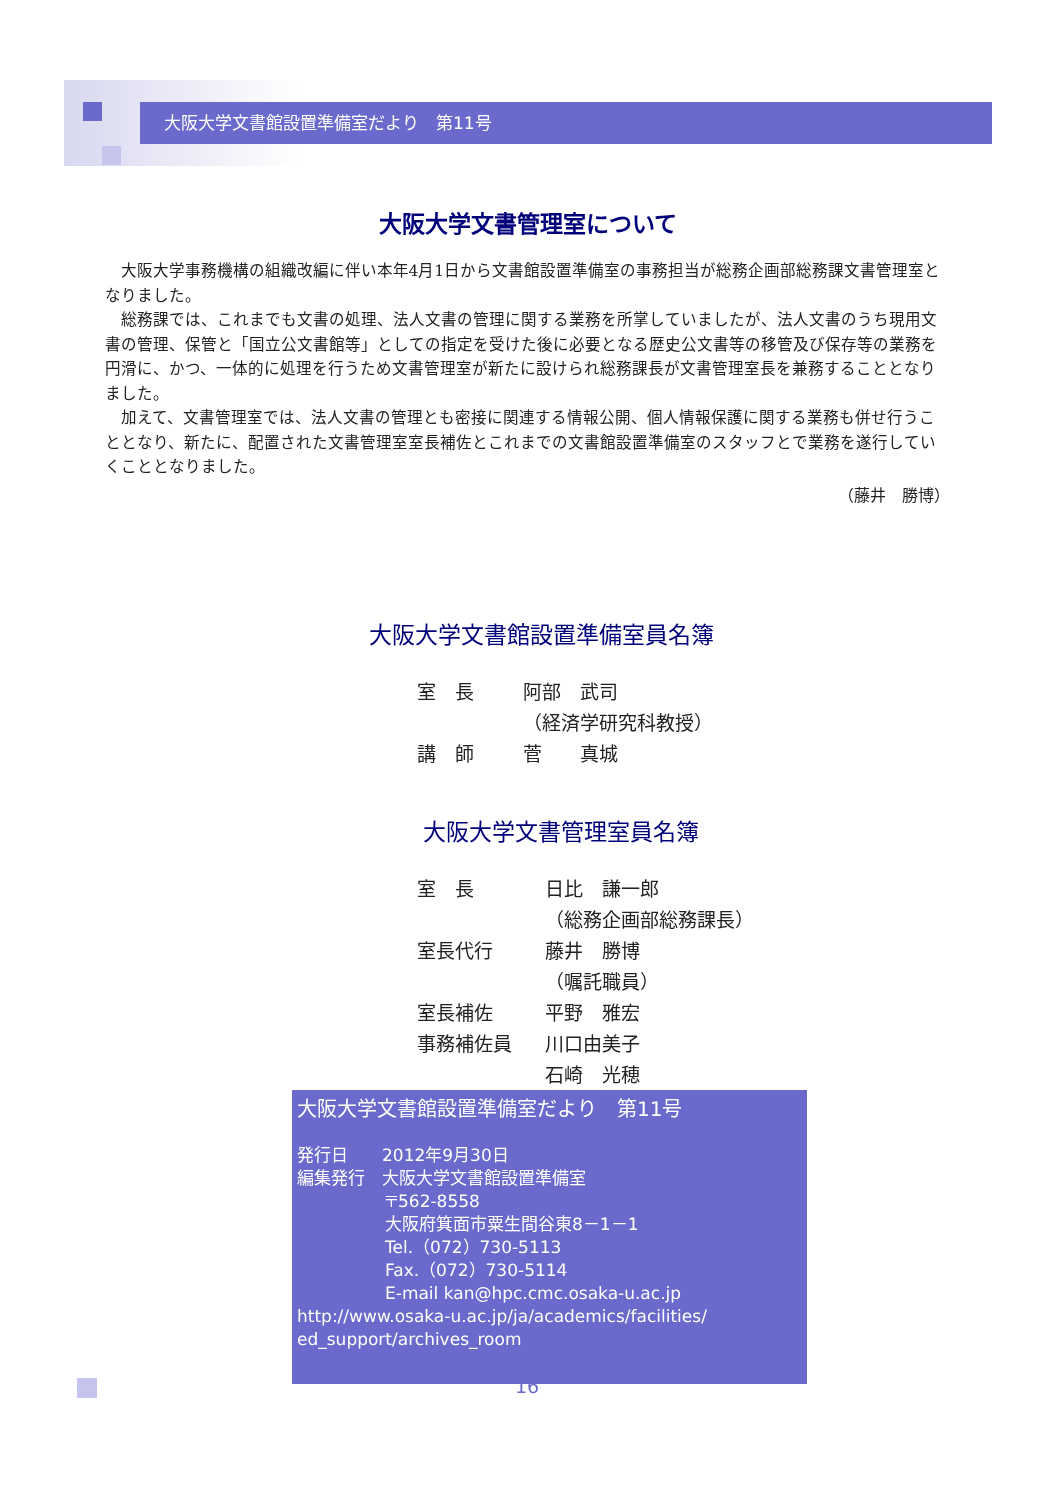大阪大学文書館設置準備室だより　第11号
大阪大学文書管理室について
大阪大学事務機構の組織改編に伴い本年4月1日から文書館設置準備室の事務担当が総務企画部総務課文書管理室となりました。
総務課では、これまでも文書の処理、法人文書の管理に関する業務を所掌していましたが、法人文書のうち現用文書の管理、保管と「国立公文書館等」としての指定を受けた後に必要となる歴史公文書等の移管及び保存等の業務を円滑に、かつ、一体的に処理を行うため文書管理室が新たに設けられ総務課長が文書管理室長を兼務することとなりました。
加えて、文書管理室では、法人文書の管理とも密接に関連する情報公開、個人情報保護に関する業務も併せ行うこととなり、新たに、配置された文書管理室室長補佐とこれまでの文書館設置準備室のスタッフとで業務を遂行していくこととなりました。
（藤井　勝博）
大阪大学文書館設置準備室員名簿
| 室 長 | 阿部 武司 |
| | （経済学研究科教授） |
| 講 師 | 菅 真城 |
大阪大学文書管理室員名簿
| 室 長 | 日比 謙一郎 |
| | （総務企画部総務課長） |
| 室長代行 | 藤井 勝博 |
| | （嘱託職員） |
| 室長補佐 | 平野 雅宏 |
| 事務補佐員 | 川口由美子 |
| | 石崎 光穂 |
大阪大学文書館設置準備室だより　第11号
発行日　　2012年9月30日
編集発行　大阪大学文書館設置準備室
〒562-8558
大阪府箕面市粟生間谷東8－1－1
Tel.（072）730-5113
Fax.（072）730-5114
E-mail kan@hpc.cmc.osaka-u.ac.jp
http://www.osaka-u.ac.jp/ja/academics/facilities/ ed_support/archives_room
16